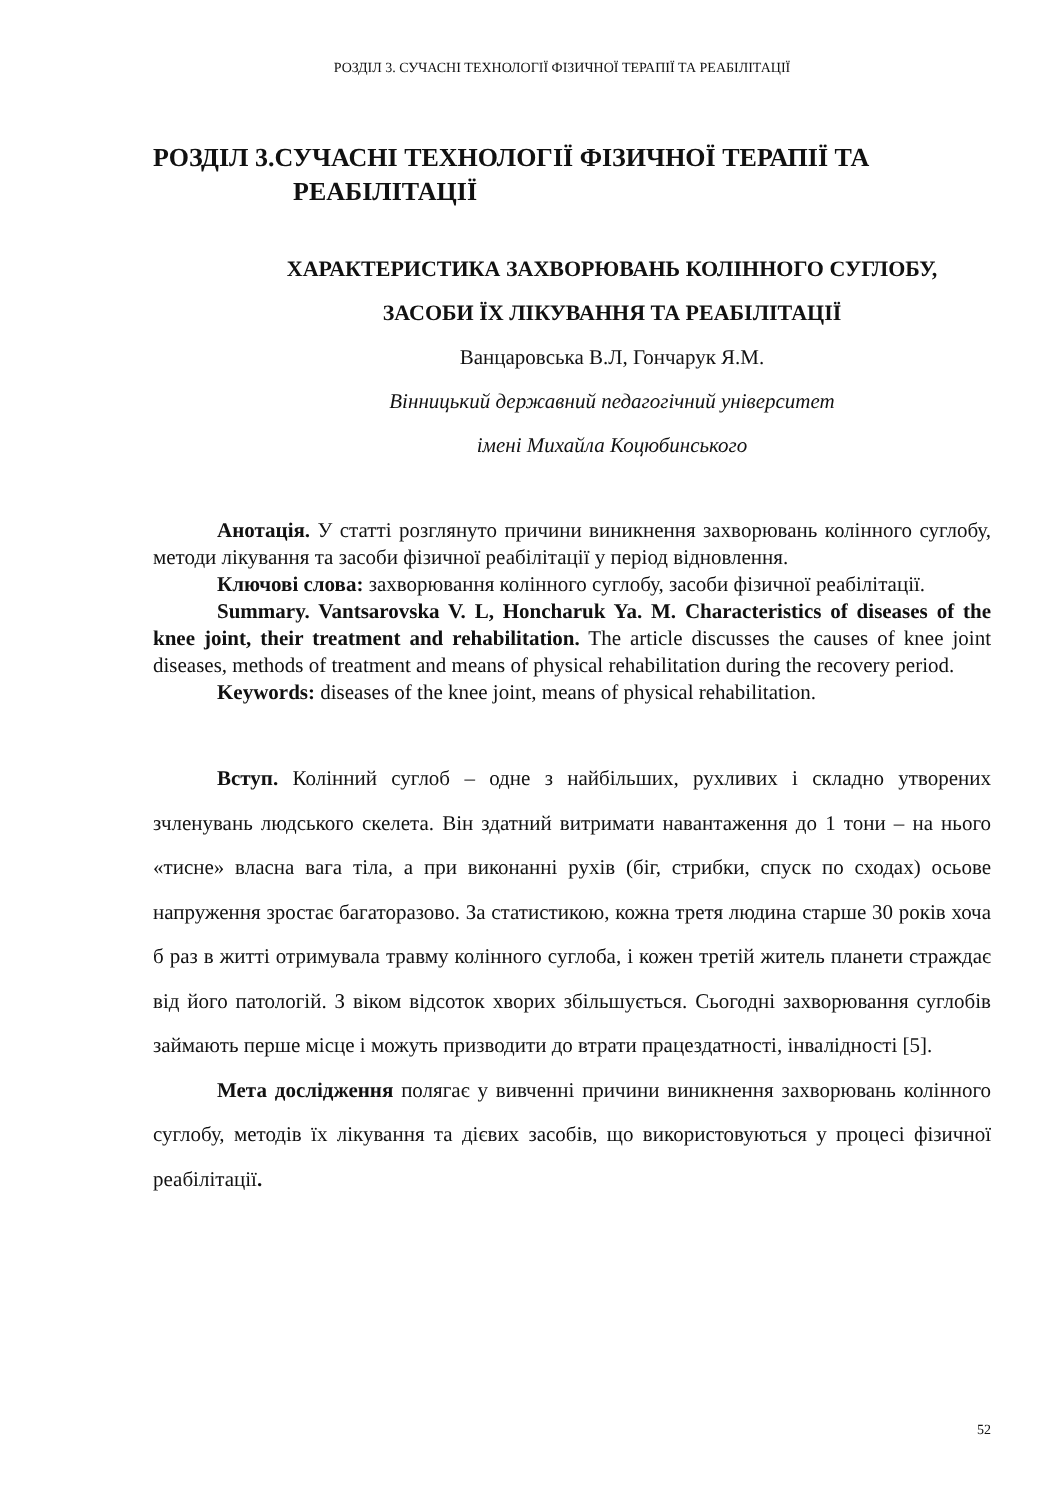РОЗДІЛ 3. СУЧАСНІ ТЕХНОЛОГІЇ ФІЗИЧНОЇ ТЕРАПІЇ ТА РЕАБІЛІТАЦІЇ
РОЗДІЛ 3.СУЧАСНІ ТЕХНОЛОГІЇ ФІЗИЧНОЇ ТЕРАПІЇ ТА
РЕАБІЛІТАЦІЇ
ХАРАКТЕРИСТИКА ЗАХВОРЮВАНЬ КОЛІННОГО СУГЛОБУ,
ЗАСОБИ ЇХ ЛІКУВАННЯ ТА РЕАБІЛІТАЦІЇ
Ванцаровська В.Л, Гончарук Я.М.
Вінницький державний педагогічний університет
імені Михайла Коцюбинського
Анотація. У статті розглянуто причини виникнення захворювань колінного суглобу, методи лікування та засоби фізичної реабілітації у період відновлення.
Ключові слова: захворювання колінного суглобу, засоби фізичної реабілітації.
Summary. Vantsarovska V. L, Honcharuk Ya. M. Characteristics of diseases of the knee joint, their treatment and rehabilitation. The article discusses the causes of knee joint diseases, methods of treatment and means of physical rehabilitation during the recovery period.
Keywords: diseases of the knee joint, means of physical rehabilitation.
Вступ. Колінний суглоб – одне з найбільших, рухливих і складно утворених зчленувань людського скелета. Він здатний витримати навантаження до 1 тони – на нього «тисне» власна вага тіла, а при виконанні рухів (біг, стрибки, спуск по сходах) осьове напруження зростає багаторазово. За статистикою, кожна третя людина старше 30 років хоча б раз в житті отримувала травму колінного суглоба, і кожен третій житель планети страждає від його патологій. З віком відсоток хворих збільшується. Сьогодні захворювання суглобів займають перше місце і можуть призводити до втрати працездатності, інвалідності [5].
Мета дослідження полягає у вивченні причини виникнення захворювань колінного суглобу, методів їх лікування та дієвих засобів, що використовуються у процесі фізичної реабілітації.
52